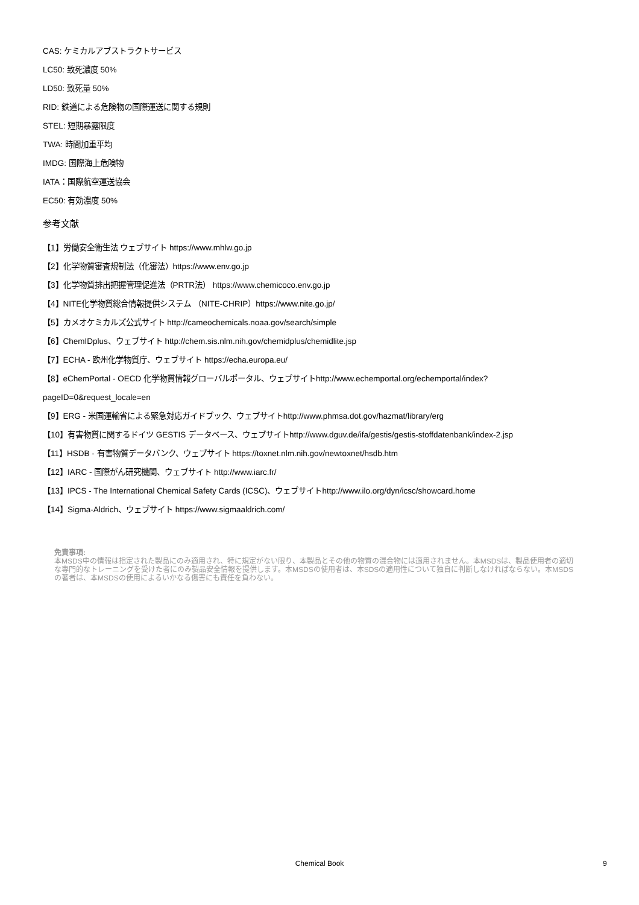CAS: ケミカルアブストラクトサービス
LC50: 致死濃度 50%
LD50: 致死量 50%
RID: 鉄道による危険物の国際運送に関する規則
STEL: 短期暴露限度
TWA: 時間加重平均
IMDG: 国際海上危険物
IATA：国際航空運送協会
EC50: 有効濃度 50%
参考文献
【1】労働安全衛生法 ウェブサイト https://www.mhlw.go.jp
【2】化学物質審査規制法（化審法）https://www.env.go.jp
【3】化学物質排出把握管理促進法（PRTR法） https://www.chemicoco.env.go.jp
【4】NITE化学物質総合情報提供システム （NITE-CHRIP）https://www.nite.go.jp/
【5】カメオケミカルズ公式サイト http://cameochemicals.noaa.gov/search/simple
【6】ChemIDplus、ウェブサイト http://chem.sis.nlm.nih.gov/chemidplus/chemidlite.jsp
【7】ECHA - 欧州化学物質庁、ウェブサイト https://echa.europa.eu/
【8】eChemPortal - OECD 化学物質情報グローバルポータル、ウェブサイトhttp://www.echemportal.org/echemportal/index?
pageID=0&request_locale=en
【9】ERG - 米国運輸省による緊急対応ガイドブック、ウェブサイトhttp://www.phmsa.dot.gov/hazmat/library/erg
【10】有害物質に関するドイツ GESTIS データベース、ウェブサイトhttp://www.dguv.de/ifa/gestis/gestis-stoffdatenbank/index-2.jsp
【11】HSDB - 有害物質データバンク、ウェブサイト https://toxnet.nlm.nih.gov/newtoxnet/hsdb.htm
【12】IARC - 国際がん研究機関、ウェブサイト http://www.iarc.fr/
【13】IPCS - The International Chemical Safety Cards (ICSC)、ウェブサイトhttp://www.ilo.org/dyn/icsc/showcard.home
【14】Sigma-Aldrich、ウェブサイト https://www.sigmaaldrich.com/
免責事項:
本MSDS中の情報は指定された製品にのみ適用され、特に規定がない限り、本製品とその他の物質の混合物には適用されません。本MSDSは、製品使用者の適切な専門的なトレーニングを受けた者にのみ製品安全情報を提供します。本MSDSの使用者は、本SDSの適用性について独自に判断しなければならない。本MSDSの著者は、本MSDSの使用によるいかなる傷害にも責任を負わない。
Chemical Book 9